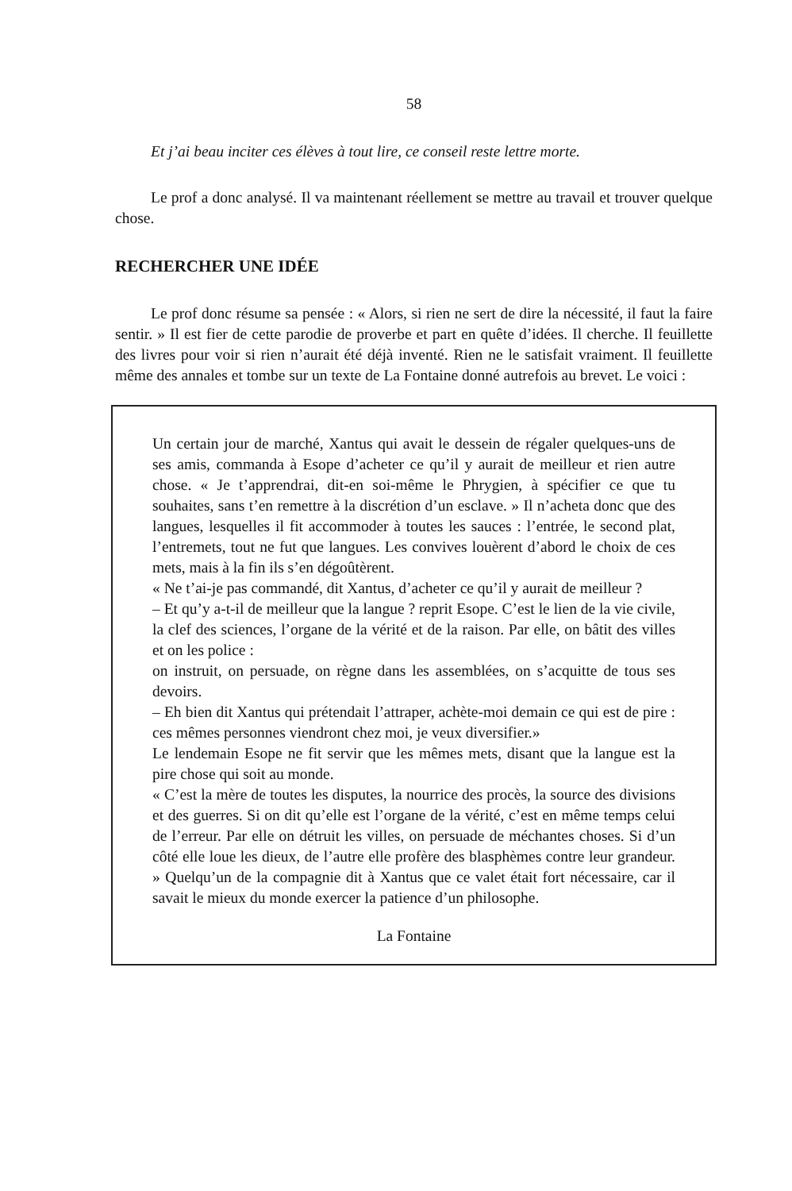58
Et j’ai beau inciter ces élèves à tout lire, ce conseil reste lettre morte.
Le prof a donc analysé. Il va maintenant réellement se mettre au travail et trouver quelque chose.
RECHERCHER UNE IDÉE
Le prof donc résume sa pensée : « Alors, si rien ne sert de dire la nécessité, il faut la faire sentir. » Il est fier de cette parodie de proverbe et part en quête d’idées. Il cherche. Il feuillette des livres pour voir si rien n’aurait été déjà inventé. Rien ne le satisfait vraiment. Il feuillette même des annales et tombe sur un texte de La Fontaine donné autrefois au brevet. Le voici :
Un certain jour de marché, Xantus qui avait le dessein de régaler quelques-uns de ses amis, commanda à Esope d’acheter ce qu’il y aurait de meilleur et rien autre chose. « Je t’apprendrai, dit-en soi-même le Phrygien, à spécifier ce que tu souhaites, sans t’en remettre à la discrétion d’un esclave. » Il n’acheta donc que des langues, lesquelles il fit accommoder à toutes les sauces : l’entrée, le second plat, l’entremets, tout ne fut que langues. Les convives louèrent d’abord le choix de ces mets, mais à la fin ils s’en dégoûtèrent.
« Ne t’ai-je pas commandé, dit Xantus, d’acheter ce qu’il y aurait de meilleur ?
– Et qu’y a-t-il de meilleur que la langue ? reprit Esope. C’est le lien de la vie civile, la clef des sciences, l’organe de la vérité et de la raison. Par elle, on bâtit des villes et on les police :
on instruit, on persuade, on règne dans les assemblées, on s’acquitte de tous ses devoirs.
– Eh bien dit Xantus qui prétendait l’attraper, achète-moi demain ce qui est de pire : ces mêmes personnes viendront chez moi, je veux diversifier.»
Le lendemain Esope ne fit servir que les mêmes mets, disant que la langue est la pire chose qui soit au monde.
« C’est la mère de toutes les disputes, la nourrice des procès, la source des divisions et des guerres. Si on dit qu’elle est l’organe de la vérité, c’est en même temps celui de l’erreur. Par elle on détruit les villes, on persuade de méchantes choses. Si d’un côté elle loue les dieux, de l’autre elle profère des blasphèmes contre leur grandeur. » Quelqu’un de la compagnie dit à Xantus que ce valet était fort nécessaire, car il savait le mieux du monde exercer la patience d’un philosophe.
La Fontaine